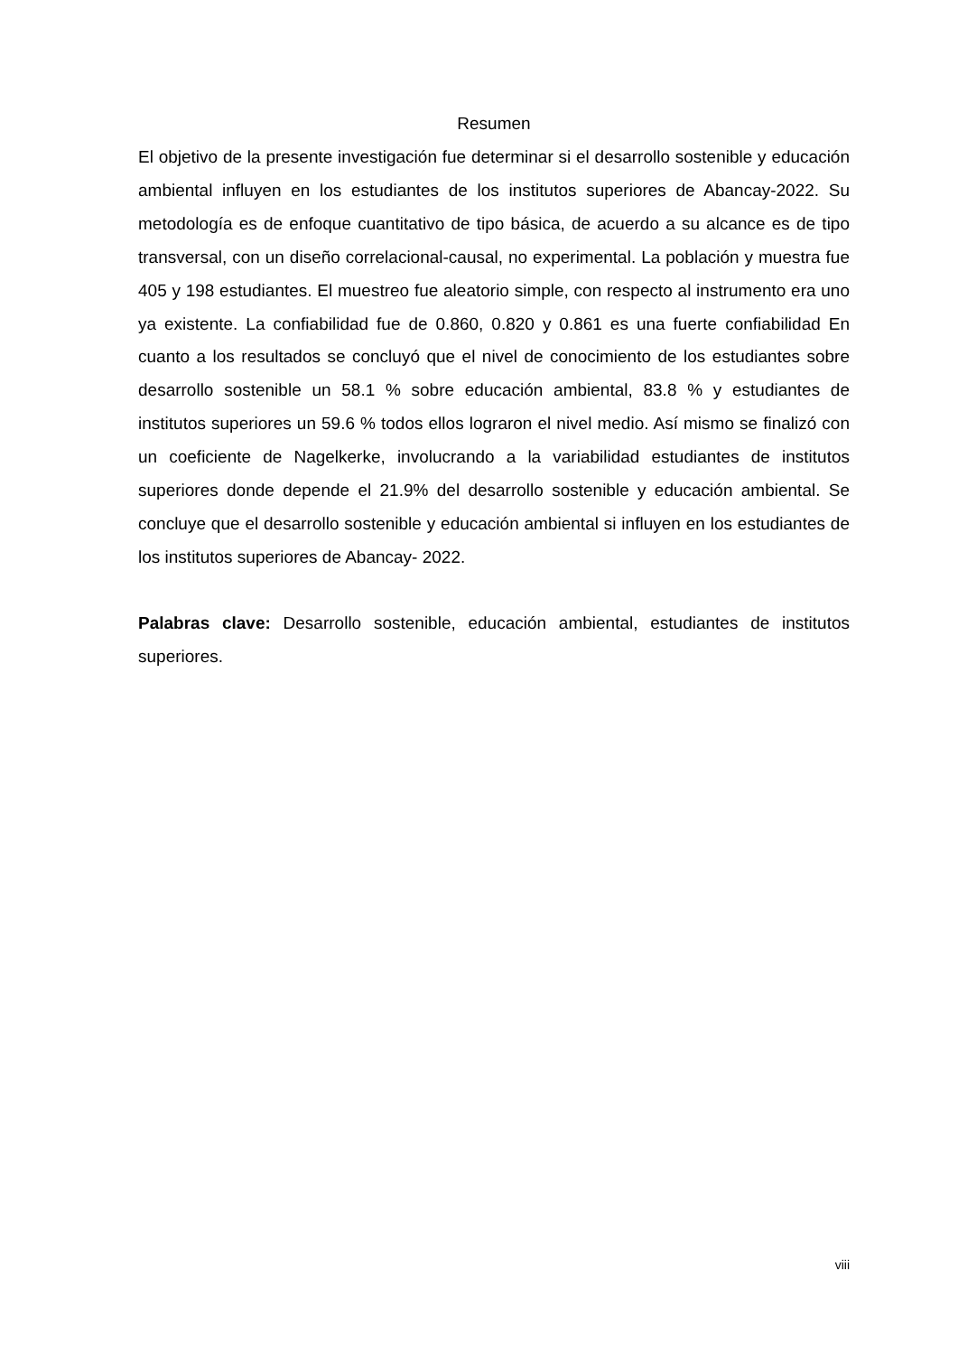Resumen
El objetivo de la presente investigación fue determinar si el desarrollo sostenible y educación ambiental influyen en los estudiantes de los institutos superiores de Abancay-2022. Su metodología es de enfoque cuantitativo de tipo básica, de acuerdo a su alcance es de tipo transversal, con un diseño correlacional-causal, no experimental. La población y muestra fue 405 y 198 estudiantes. El muestreo fue aleatorio simple, con respecto al instrumento era uno ya existente. La confiabilidad fue de 0.860, 0.820 y 0.861 es una fuerte confiabilidad En cuanto a los resultados se concluyó que el nivel de conocimiento de los estudiantes sobre desarrollo sostenible un 58.1 % sobre educación ambiental, 83.8 % y estudiantes de institutos superiores un 59.6 % todos ellos lograron el nivel medio. Así mismo se finalizó con un coeficiente de Nagelkerke, involucrando a la variabilidad estudiantes de institutos superiores donde depende el 21.9% del desarrollo sostenible y educación ambiental. Se concluye que el desarrollo sostenible y educación ambiental si influyen en los estudiantes de los institutos superiores de Abancay- 2022.
Palabras clave: Desarrollo sostenible, educación ambiental, estudiantes de institutos superiores.
viii